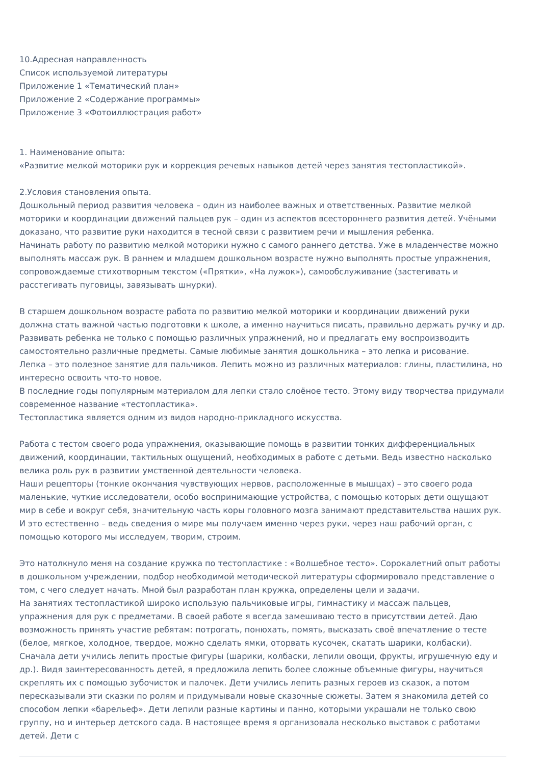10.Адресная направленность
Список используемой литературы
Приложение 1 «Тематический план»
Приложение 2 «Содержание программы»
Приложение 3 «Фотоиллюстрация работ»
1. Наименование опыта:
«Развитие мелкой моторики рук и коррекция речевых навыков детей через занятия тестопластикой».
2.Условия становления опыта.
Дошкольный период развития человека – один из наиболее важных и ответственных. Развитие мелкой моторики и координации движений пальцев рук – один из аспектов всестороннего развития детей. Учёными доказано, что развитие руки находится в тесной связи с развитием речи и мышления ребенка.
Начинать работу по развитию мелкой моторики нужно с самого раннего детства. Уже в младенчестве можно выполнять массаж рук. В раннем и младшем дошкольном возрасте нужно выполнять простые упражнения, сопровождаемые стихотворным текстом («Прятки», «На лужок»), самообслуживание (застегивать и расстегивать пуговицы, завязывать шнурки).
В старшем дошкольном возрасте работа по развитию мелкой моторики и координации движений руки должна стать важной частью подготовки к школе, а именно научиться писать, правильно держать ручку и др.
Развивать ребенка не только с помощью различных упражнений, но и предлагать ему воспроизводить самостоятельно различные предметы. Самые любимые занятия дошкольника – это лепка и рисование.
Лепка – это полезное занятие для пальчиков. Лепить можно из различных материалов: глины, пластилина, но интересно освоить что-то новое.
В последние годы популярным материалом для лепки стало слоёное тесто. Этому виду творчества придумали современное название «тестопластика».
Тестопластика является одним из видов народно-прикладного искусства.
Работа с тестом своего рода упражнения, оказывающие помощь в развитии тонких дифференциальных движений, координации, тактильных ощущений, необходимых в работе с детьми. Ведь известно насколько велика роль рук в развитии умственной деятельности человека.
Наши рецепторы (тонкие окончания чувствующих нервов, расположенные в мышцах) – это своего рода маленькие, чуткие исследователи, особо воспринимающие устройства, с помощью которых дети ощущают мир в себе и вокруг себя, значительную часть коры головного мозга занимают представительства наших рук. И это естественно – ведь сведения о мире мы получаем именно через руки, через наш рабочий орган, с помощью которого мы исследуем, творим, строим.
Это натолкнуло меня на создание кружка по тестопластике : «Волшебное тесто». Сорокалетний опыт работы в дошкольном учреждении, подбор необходимой методической литературы сформировало представление о том, с чего следует начать. Мной был разработан план кружка, определены цели и задачи.
На занятиях тестопластикой широко использую пальчиковые игры, гимнастику и массаж пальцев, упражнения для рук с предметами. В своей работе я всегда замешиваю тесто в присутствии детей. Даю возможность принять участие ребятам: потрогать, понюхать, помять, высказать своё впечатление о тесте (белое, мягкое, холодное, твердое, можно сделать ямки, оторвать кусочек, скатать шарики, колбаски).
Сначала дети учились лепить простые фигуры (шарики, колбаски, лепили овощи, фрукты, игрушечную еду и др.). Видя заинтересованность детей, я предложила лепить более сложные объемные фигуры, научиться скреплять их с помощью зубочисток и палочек. Дети учились лепить разных героев из сказок, а потом пересказывали эти сказки по ролям и придумывали новые сказочные сюжеты. Затем я знакомила детей со способом лепки «барельеф». Дети лепили разные картины и панно, которыми украшали не только свою группу, но и интерьер детского сада. В настоящее время я организовала несколько выставок с работами детей. Дети с